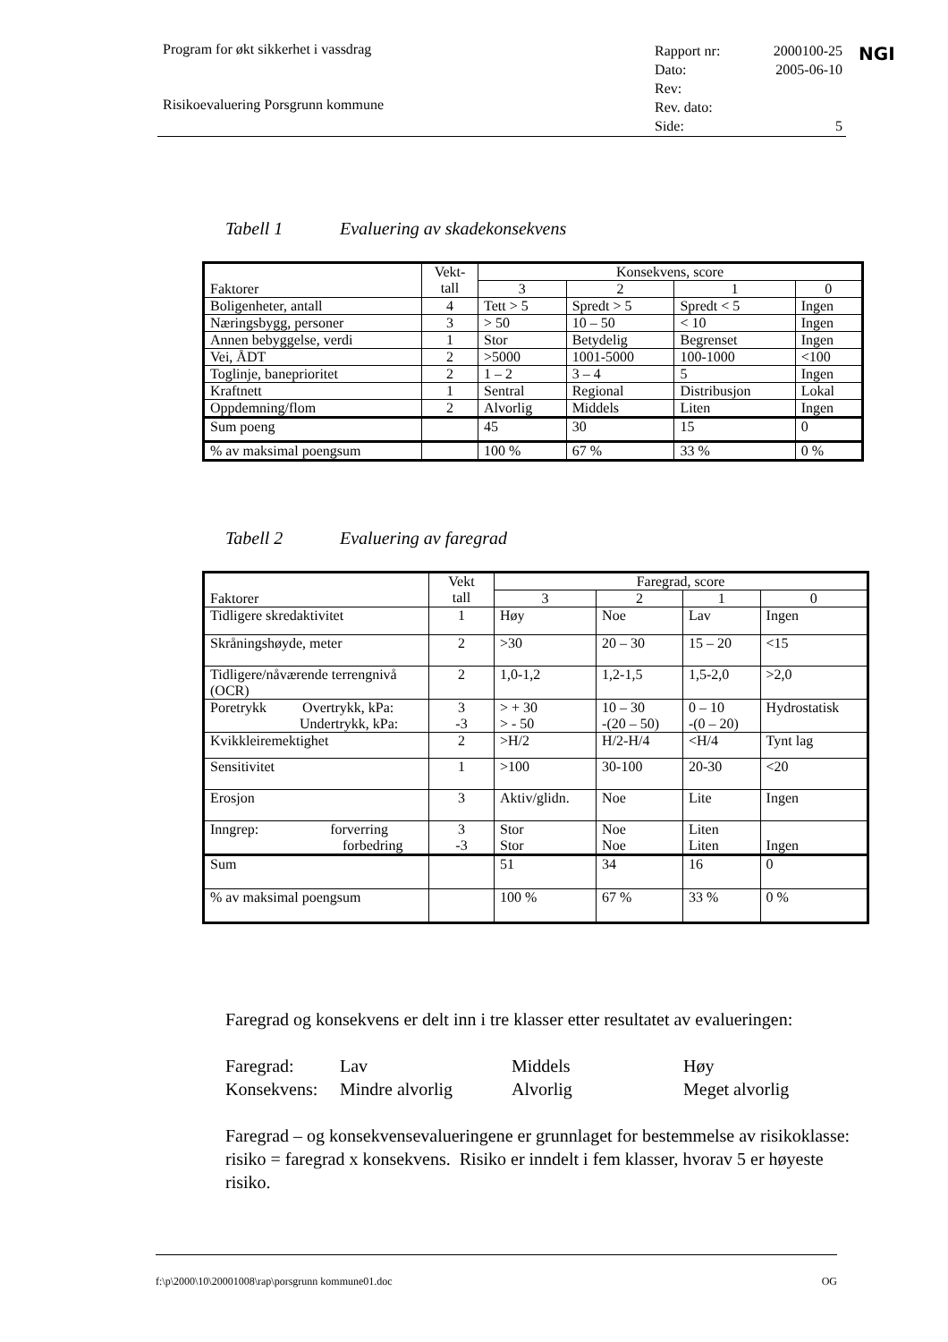Program for økt sikkerhet i vassdrag
Risikoevaluering Porsgrunn kommune
Rapport nr: 2000100-25
Dato: 2005-06-10
Rev:
Rev. dato:
Side: 5
NGI
Tabell 1 Evaluering av skadekonsekvens
| Faktorer | Vekt- tall | Konsekvens, score | | | |
| --- | --- | --- | --- | --- | --- |
| | | 3 | 2 | 1 | 0 |
| Boligenheter, antall | 4 | Tett > 5 | Spredt > 5 | Spredt < 5 | Ingen |
| Næringsbygg, personer | 3 | > 50 | 10 – 50 | < 10 | Ingen |
| Annen bebyggelse, verdi | 1 | Stor | Betydelig | Begrenset | Ingen |
| Vei, ÅDT | 2 | >5000 | 1001-5000 | 100-1000 | <100 |
| Toglinje, baneprioritet | 2 | 1 – 2 | 3 – 4 | 5 | Ingen |
| Kraftnett | 1 | Sentral | Regional | Distribusjon | Lokal |
| Oppdemning/flom | 2 | Alvorlig | Middels | Liten | Ingen |
| Sum poeng | | 45 | 30 | 15 | 0 |
| % av maksimal poengsum | | 100 % | 67 % | 33 % | 0 % |
Tabell 2 Evaluering av faregrad
| Faktorer | Vekt tall | Faregrad, score | | | |
| --- | --- | --- | --- | --- | --- |
| | | 3 | 2 | 1 | 0 |
| Tidligere skredaktivitet | 1 | Høy | Noe | Lav | Ingen |
| Skråningshøyde, meter | 2 | >30 | 20 – 30 | 15 – 20 | <15 |
| Tidligere/nåværende terrengnivå (OCR) | 2 | 1,0-1,2 | 1,2-1,5 | 1,5-2,0 | >2,0 |
| Poretrykk Overtrykk, kPa: Undertrykk, kPa: | 3 -3 | > + 30 > - 50 | 10 – 30 -(20 – 50) | 0 – 10 -(0 – 20) | Hydrostatisk |
| Kvikkleiremektighet | 2 | >H/2 | H/2-H/4 | <H/4 | Tynt lag |
| Sensitivitet | 1 | >100 | 30-100 | 20-30 | <20 |
| Erosjon | 3 | Aktiv/glidn. | Noe | Lite | Ingen |
| Inngrep: forverring forbedring | 3 -3 | Stor Stor | Noe Noe | Liten Liten | Ingen |
| Sum | | 51 | 34 | 16 | 0 |
| % av maksimal poengsum | | 100 % | 67 % | 33 % | 0 % |
Faregrad og konsekvens er delt inn i tre klasser etter resultatet av evalueringen:
Faregrad: Lav Middels Høy Konsekvens: Mindre alvorlig Alvorlig Meget alvorlig
Faregrad – og konsekvensevalueringene er grunnlaget for bestemmelse av risikoklasse: risiko = faregrad x konsekvens. Risiko er inndelt i fem klasser, hvorav 5 er høyeste risiko.
f:\p\2000\10\20001008\rap\porsgrunn kommune01.doc OG